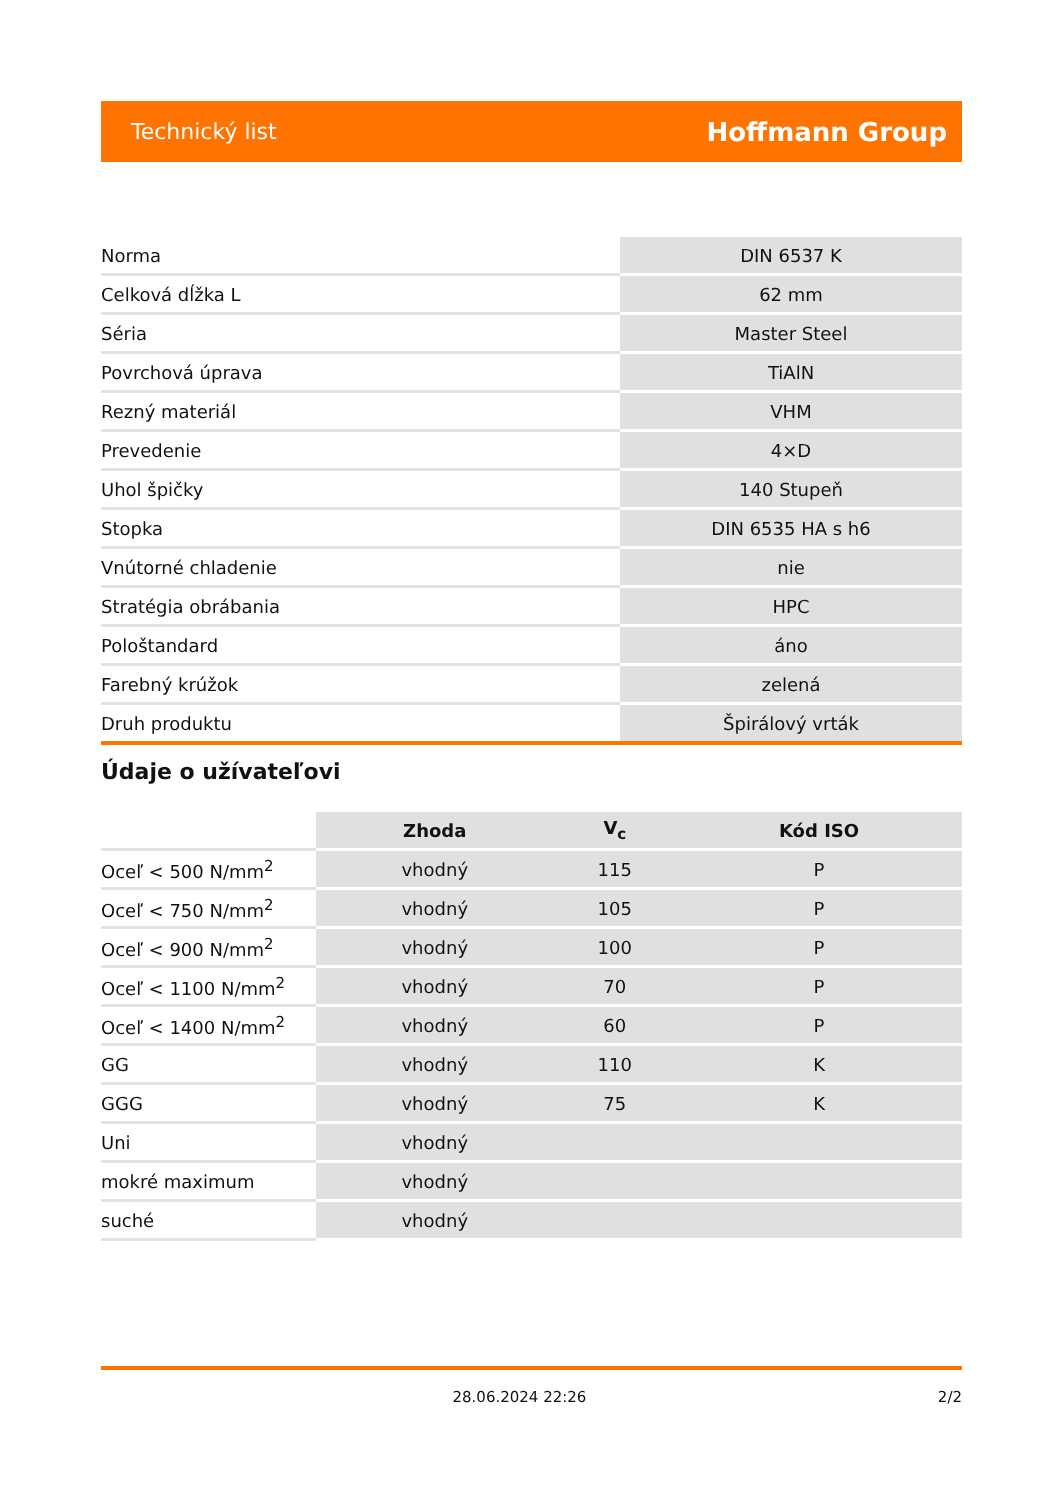Technický list Hoffmann Group
| Norma | DIN 6537 K |
| Celková dĺžka L | 62 mm |
| Séria | Master Steel |
| Povrchová úprava | TiAlN |
| Rezný materiál | VHM |
| Prevedenie | 4×D |
| Uhol špičky | 140 Stupeň |
| Stopka | DIN 6535 HA s h6 |
| Vnútorné chladenie | nie |
| Stratégia obrábania | HPC |
| Pološtandard | áno |
| Farebný krúžok | zelená |
| Druh produktu | Špirálový vrták |
Údaje o užívateľovi
| | Zhoda | V<sub>c</sub> | Kód ISO |
| --- | --- | --- | --- |
| Oceľ < 500 N/mm<sup>2</sup> | vhodný | 115 | P |
| Oceľ < 750 N/mm<sup>2</sup> | vhodný | 105 | P |
| Oceľ < 900 N/mm<sup>2</sup> | vhodný | 100 | P |
| Oceľ < 1100 N/mm<sup>2</sup> | vhodný | 70 | P |
| Oceľ < 1400 N/mm<sup>2</sup> | vhodný | 60 | P |
| GG | vhodný | 110 | K |
| GGG | vhodný | 75 | K |
| Uni | vhodný | | |
| mokré maximum | vhodný | | |
| suché | vhodný | | |
28.06.2024 22:26 2/2